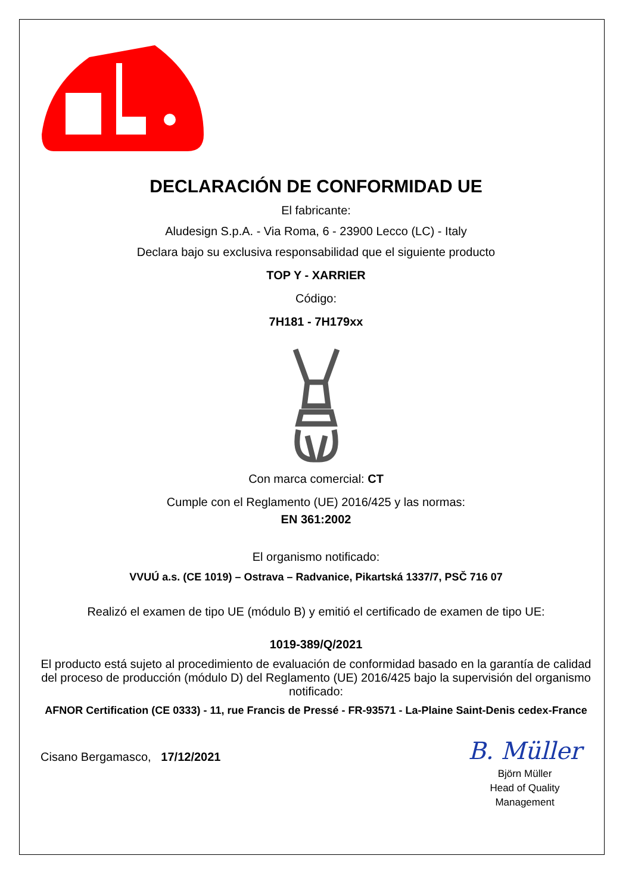DECLARACIÓN DE CONFORMIDAD UE
El fabricante:
Aludesign S.p.A. - Via Roma, 6 - 23900 Lecco (LC) - Italy
Declara bajo su exclusiva responsabilidad que el siguiente producto
TOP Y - XARRIER
Código:
7H181 - 7H179xx
Con marca comercial: CT
Cumple con el Reglamento (UE) 2016/425 y las normas:
EN 361:2002
El organismo notificado:
VVUÚ a.s. (CE 1019) – Ostrava – Radvanice, Pikartská 1337/7, PSČ 716 07
Realizó el examen de tipo UE (módulo B) y emitió el certificado de examen de tipo UE:
1019-389/Q/2021
El producto está sujeto al procedimiento de evaluación de conformidad basado en la garantía de calidad del proceso de producción (módulo D) del Reglamento (UE) 2016/425 bajo la supervisión del organismo notificado:
AFNOR Certification (CE 0333) - 11, rue Francis de Pressé - FR-93571 - La-Plaine Saint-Denis cedex-France
Cisano Bergamasco, 17/12/2021
B. Müller
Björn Müller
Head of Quality
Management